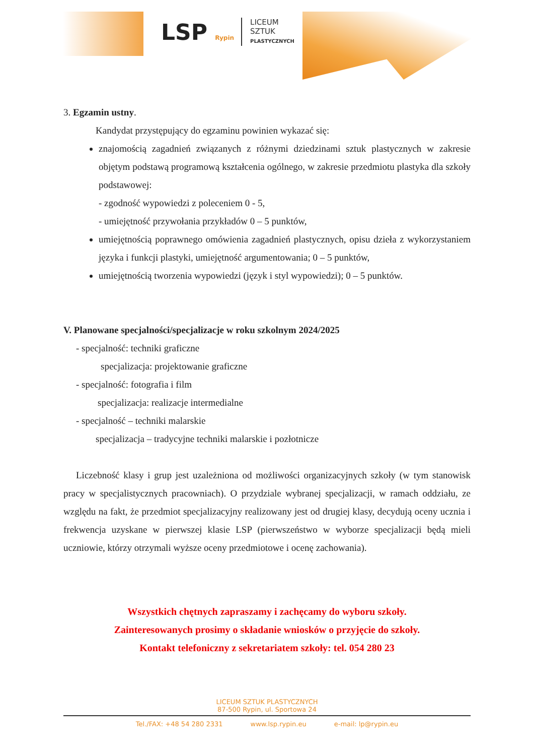LSP Rypin
LICEUM
SZTUK
PLASTYCZNYCH
3. Egzamin ustny.
Kandydat przystępujący do egzaminu powinien wykazać się:
znajomością zagadnień związanych z różnymi dziedzinami sztuk plastycznych w zakresie objętym podstawą programową kształcenia ogólnego, w zakresie przedmiotu plastyka dla szkoły podstawowej:
- zgodność wypowiedzi z poleceniem 0 - 5,
- umiejętność przywołania przykładów 0 – 5 punktów,
umiejętnością poprawnego omówienia zagadnień plastycznych, opisu dzieła z wykorzystaniem języka i funkcji plastyki, umiejętność argumentowania; 0 – 5 punktów,
umiejętnością tworzenia wypowiedzi (język i styl wypowiedzi); 0 – 5 punktów.
V. Planowane specjalności/specjalizacje w roku szkolnym 2024/2025
- specjalność: techniki graficzne
specjalizacja: projektowanie graficzne
- specjalność: fotografia i film
specjalizacja: realizacje intermedialne
- specjalność – techniki malarskie
specjalizacja – tradycyjne techniki malarskie i pozłotnicze
Liczebność klasy i grup jest uzależniona od możliwości organizacyjnych szkoły (w tym stanowisk pracy w specjalistycznych pracowniach). O przydziale wybranej specjalizacji, w ramach oddziału, ze względu na fakt, że przedmiot specjalizacyjny realizowany jest od drugiej klasy, decydują oceny ucznia i frekwencja uzyskane w pierwszej klasie LSP (pierwszeństwo w wyborze specjalizacji będą mieli uczniowie, którzy otrzymali wyższe oceny przedmiotowe i ocenę zachowania).
Wszystkich chętnych zapraszamy i zachęcamy do wyboru szkoły.
Zainteresowanych prosimy o składanie wniosków o przyjęcie do szkoły.
Kontakt telefoniczny z sekretariatem szkoły: tel. 054 280 23
LICEUM SZTUK PLASTYCZNYCH
87-500 Rypin, ul. Sportowa 24
Tel./FAX: +48 54 280 2331 www.lsp.rypin.eu e-mail: lp@rypin.eu